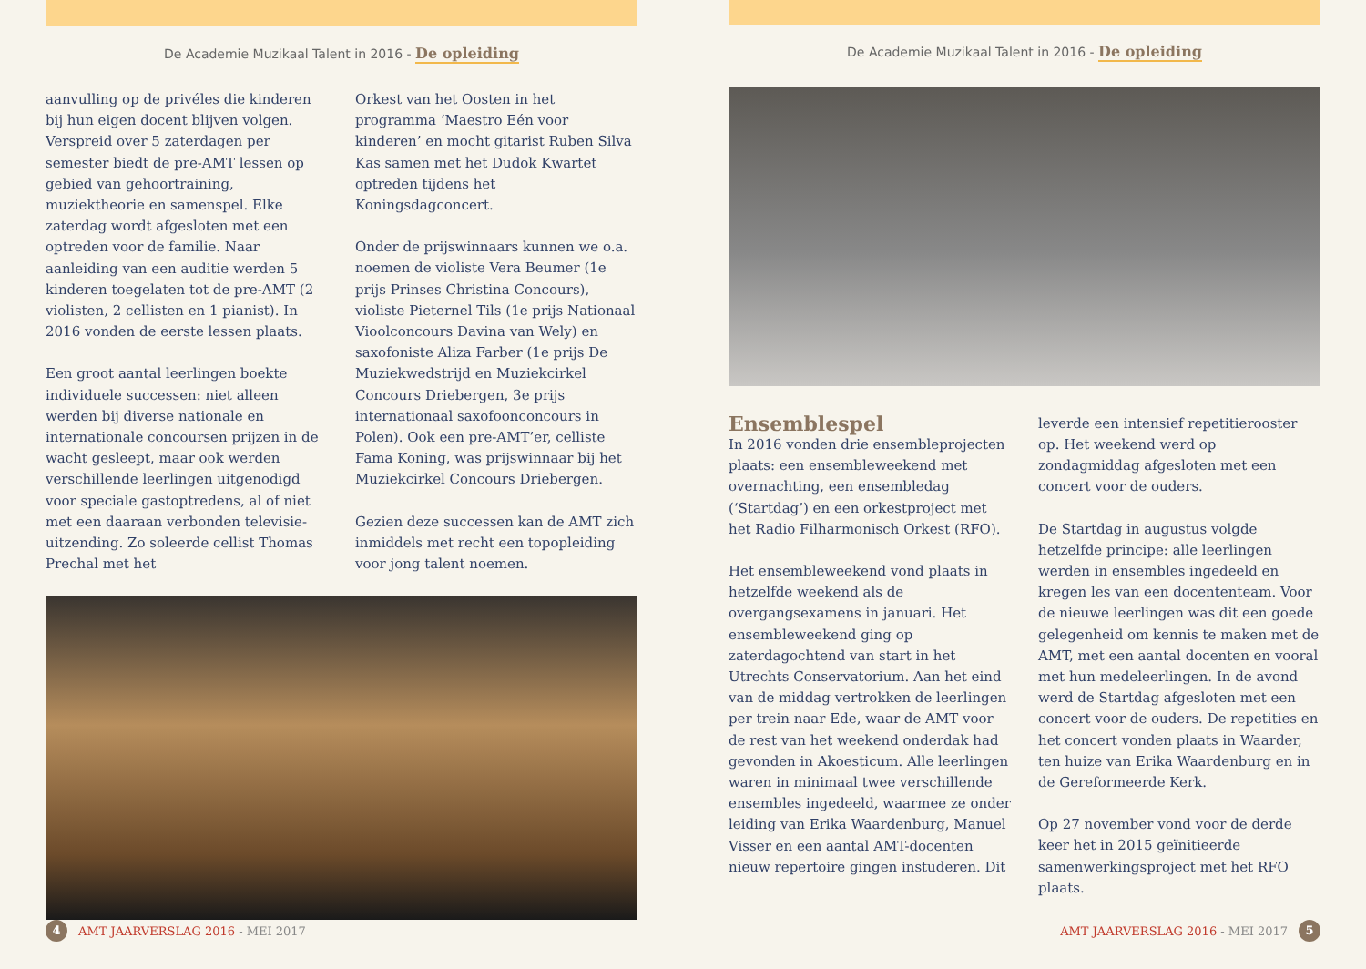De Academie Muzikaal Talent in 2016 - De opleiding
aanvulling op de privéles die kinderen bij hun eigen docent blijven volgen. Verspreid over 5 zaterdagen per semester biedt de pre-AMT lessen op gebied van gehoortraining, muziektheorie en samenspel. Elke zaterdag wordt afgesloten met een optreden voor de familie. Naar aanleiding van een auditie werden 5 kinderen toegelaten tot de pre-AMT (2 violisten, 2 cellisten en 1 pianist). In 2016 vonden de eerste lessen plaats.
Een groot aantal leerlingen boekte individuele successen: niet alleen werden bij diverse nationale en internationale concoursen prijzen in de wacht gesleept, maar ook werden verschillende leerlingen uitgenodigd voor speciale gastoptredens, al of niet met een daaraan verbonden televisie-uitzending. Zo soleerde cellist Thomas Prechal met het
Orkest van het Oosten in het programma ‘Maestro Eén voor kinderen’ en mocht gitarist Ruben Silva Kas samen met het Dudok Kwartet optreden tijdens het Koningsdagconcert.
Onder de prijswinnaars kunnen we o.a. noemen de violiste Vera Beumer (1e prijs Prinses Christina Concours), violiste Pieternel Tils (1e prijs Nationaal Vioolconcours Davina van Wely) en saxofoniste Aliza Farber (1e prijs De Muziekwedstrijd en Muziekcirkel Concours Driebergen, 3e prijs internationaal saxofoonconcours in Polen). Ook een pre-AMT’er, celliste Fama Koning, was prijswinnaar bij het Muziekcirkel Concours Driebergen.
Gezien deze successen kan de AMT zich inmiddels met recht een topopleiding voor jong talent noemen.
4 AMT JAARVERSLAG 2016 - MEI 2017
De Academie Muzikaal Talent in 2016 - De opleiding
Ensemblespel
In 2016 vonden drie ensembleprojecten plaats: een ensembleweekend met overnachting, een ensembledag (‘Startdag’) en een orkestproject met het Radio Filharmonisch Orkest (RFO).
Het ensembleweekend vond plaats in hetzelfde weekend als de overgangsexamens in januari. Het ensembleweekend ging op zaterdagochtend van start in het Utrechts Conservatorium. Aan het eind van de middag vertrokken de leerlingen per trein naar Ede, waar de AMT voor de rest van het weekend onderdak had gevonden in Akoesticum. Alle leerlingen waren in minimaal twee verschillende ensembles ingedeeld, waarmee ze onder leiding van Erika Waardenburg, Manuel Visser en een aantal AMT-docenten nieuw repertoire gingen instuderen. Dit
leverde een intensief repetitierooster op. Het weekend werd op zondagmiddag afgesloten met een concert voor de ouders.
De Startdag in augustus volgde hetzelfde principe: alle leerlingen werden in ensembles ingedeeld en kregen les van een docententeam. Voor de nieuwe leerlingen was dit een goede gelegenheid om kennis te maken met de AMT, met een aantal docenten en vooral met hun medeleerlingen. In de avond werd de Startdag afgesloten met een concert voor de ouders. De repetities en het concert vonden plaats in Waarder, ten huize van Erika Waardenburg en in de Gereformeerde Kerk.
Op 27 november vond voor de derde keer het in 2015 geïnitieerde samenwerkingsproject met het RFO plaats.
AMT JAARVERSLAG 2016 - MEI 2017 5